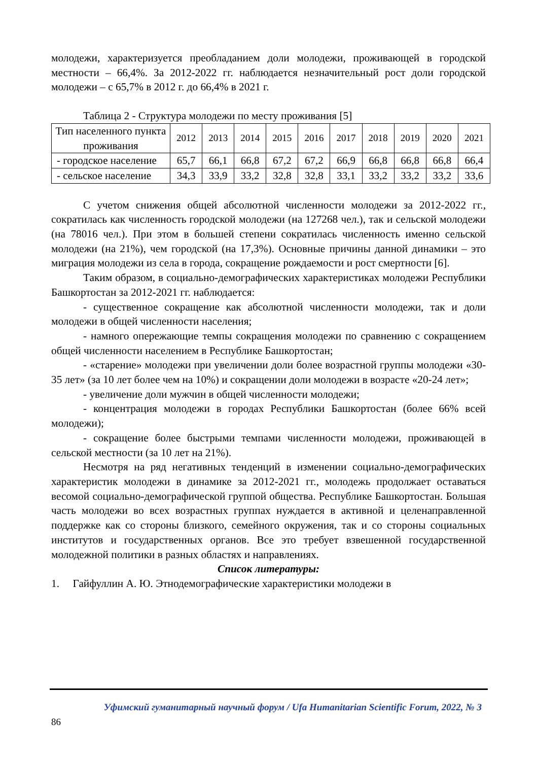молодежи, характеризуется преобладанием доли молодежи, проживающей в городской местности – 66,4%. За 2012-2022 гг. наблюдается незначительный рост доли городской молодежи – с 65,7% в 2012 г. до 66,4% в 2021 г.
Таблица 2 - Структура молодежи по месту проживания [5]
| Тип населенного пункта проживания | 2012 | 2013 | 2014 | 2015 | 2016 | 2017 | 2018 | 2019 | 2020 | 2021 |
| - городское население | 65,7 | 66,1 | 66,8 | 67,2 | 67,2 | 66,9 | 66,8 | 66,8 | 66,8 | 66,4 |
| - сельское население | 34,3 | 33,9 | 33,2 | 32,8 | 32,8 | 33,1 | 33,2 | 33,2 | 33,2 | 33,6 |
С учетом снижения общей абсолютной численности молодежи за 2012-2022 гг., сократилась как численность городской молодежи (на 127268 чел.), так и сельской молодежи (на 78016 чел.). При этом в большей степени сократилась численность именно сельской молодежи (на 21%), чем городской (на 17,3%). Основные причины данной динамики – это миграция молодежи из села в города, сокращение рождаемости и рост смертности [6].
Таким образом, в социально-демографических характеристиках молодежи Республики Башкортостан за 2012-2021 гг. наблюдается:
- существенное сокращение как абсолютной численности молодежи, так и доли молодежи в общей численности населения;
- намного опережающие темпы сокращения молодежи по сравнению с сокращением общей численности населением в Республике Башкортостан;
- «старение» молодежи при увеличении доли более возрастной группы молодежи «30-35 лет» (за 10 лет более чем на 10%) и сокращении доли молодежи в возрасте «20-24 лет»;
- увеличение доли мужчин в общей численности молодежи;
- концентрация молодежи в городах Республики Башкортостан (более 66% всей молодежи);
- сокращение более быстрыми темпами численности молодежи, проживающей в сельской местности (за 10 лет на 21%).
Несмотря на ряд негативных тенденций в изменении социально-демографических характеристик молодежи в динамике за 2012-2021 гг., молодежь продолжает оставаться весомой социально-демографической группой общества. Республике Башкортостан. Большая часть молодежи во всех возрастных группах нуждается в активной и целенаправленной поддержке как со стороны близкого, семейного окружения, так и со стороны социальных институтов и государственных органов. Все это требует взвешенной государственной молодежной политики в разных областях и направлениях.
Список литературы:
1. Гайфуллин А. Ю. Этнодемографические характеристики молодежи в
Уфимский гуманитарный научный форум / Ufa Humanitarian Scientific Forum, 2022, № 3
86